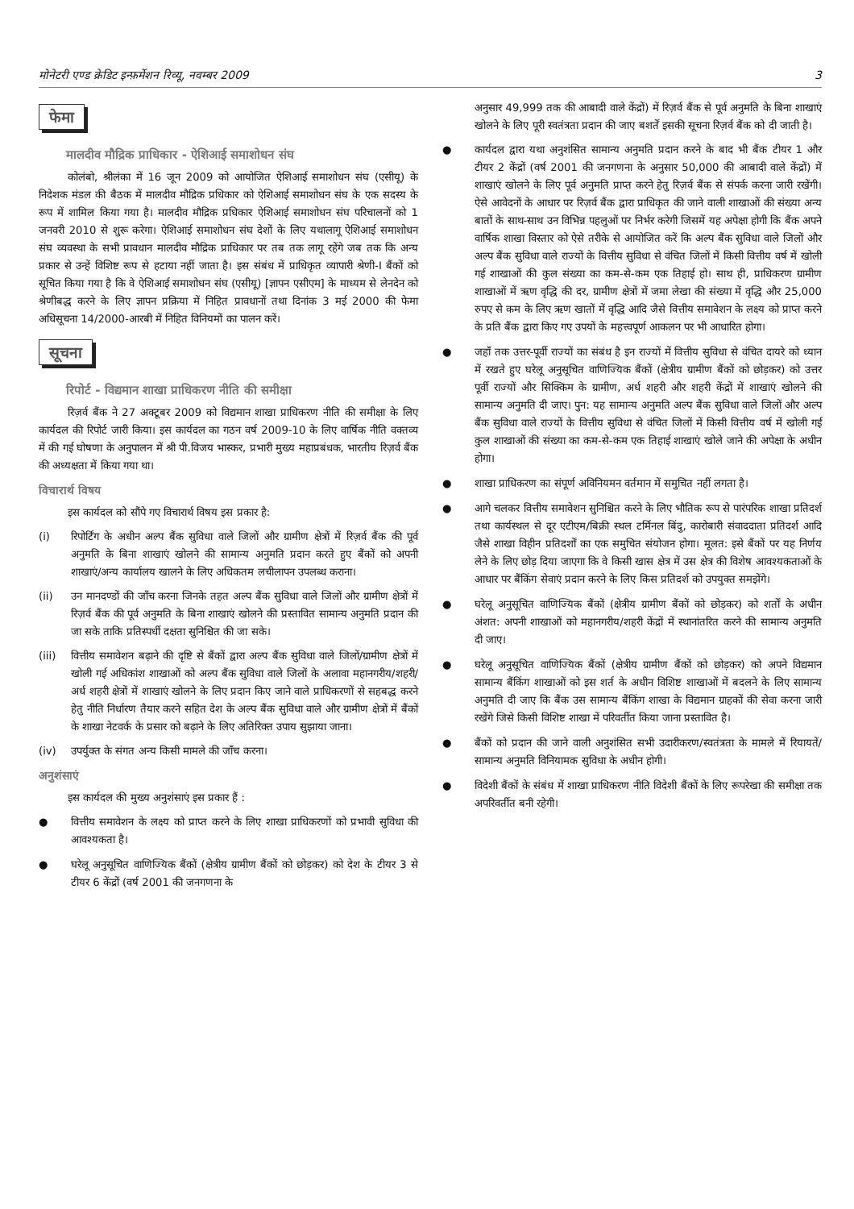मोनेटरी एण्ड क्रेडिट इन्फ़र्मेशन रिव्यू, नवम्बर 2009 3
फेमा
मालदीव मौद्रिक प्राधिकार - ऐशिआई समाशोधन संघ
कोलंबो, श्रीलंका में 16 जून 2009 को आयोजित ऐशिआई समाशोधन संघ (एसीयू) के निदेशक मंडल की बैठक में मालदीव मौद्रिक प्रधिकार को ऐशिआई समाशोधन संघ के एक सदस्य के रूप में शामिल किया गया है। मालदीव मौद्रिक प्रधिकार ऐशिआई समाशोधन संघ परिचालनों को 1 जनवरी 2010 से शुरू करेगा। ऐशिआई समाशोधन संघ देशों के लिए यथालागू ऐशिआई समाशोधन संघ व्यवस्था के सभी प्रावधान मालदीव मौद्रिक प्राधिकार पर तब तक लागू रहेंगे जब तक कि अन्य प्रकार से उन्हें विशिष्ट रूप से हटाया नहीं जाता है। इस संबंध में प्राधिकृत व्यापारी श्रेणी-I बैंकों को सूचित किया गया है कि वे ऐशिआई समाशोधन संघ (एसीयू) [ज्ञापन एसीएम] के माध्यम से लेनदेन को श्रेणीबद्ध करने के लिए ज्ञापन प्रक्रिया में निहित प्रावधानों तथा दिनांक 3 मई 2000 की फेमा अधिसूचना 14/2000-आरबी में निहित विनियमों का पालन करें।
सूचना
रिपोर्ट - विद्यमान शाखा प्राधिकरण नीति की समीक्षा
रिज़र्व बैंक ने 27 अक्टूबर 2009 को विद्यमान शाखा प्राधिकरण नीति की समीक्षा के लिए कार्यदल की रिपोर्ट जारी किया। इस कार्यदल का गठन वर्ष 2009-10 के लिए वार्षिक नीति वक्तव्य में की गई घोषणा के अनुपालन में श्री पी.विजय भास्कर, प्रभारी मुख्य महाप्रबंधक, भारतीय रिज़र्व बैंक की अध्यक्षता में किया गया था।
विचारार्थ विषय
इस कार्यदल को सौंपे गए विचारार्थ विषय इस प्रकार है:
(i) रिपोर्टिंग के अधीन अल्प बैंक सुविधा वाले जिलों और ग्रामीण क्षेत्रों में रिज़र्व बैंक की पूर्व अनुमति के बिना शाखाएं खोलने की सामान्य अनुमति प्रदान करते हुए बैंकों को अपनी शाखाएं/अन्य कार्यालय खालने के लिए अधिकतम लचीलापन उपलब्ध कराना।
(ii) उन मानदण्डों की जाँच करना जिनके तहत अल्प बैंक सुविधा वाले जिलों और ग्रामीण क्षेत्रों में रिज़र्व बैंक की पूर्व अनुमति के बिना शाखाएं खोलने की प्रस्तावित सामान्य अनुमति प्रदान की जा सके ताकि प्रतिस्पर्धी दक्षता सुनिश्चित की जा सके।
(iii) वित्तीय समावेशन बढ़ाने की दृष्टि से बैंकों द्वारा अल्प बैंक सुविधा वाले जिलों/ग्रामीण क्षेत्रों में खोली गई अधिकांश शाखाओं को अल्प बैंक सुविधा वाले जिलों के अलावा महानगरीय/शहरी/अर्ध शहरी क्षेत्रों में शाखाएं खोलने के लिए प्रदान किए जाने वाले प्राधिकरणों से सहबद्ध करने हेतु नीति निर्धारण तैयार करने सहित देश के अल्प बैंक सुविधा वाले और ग्रामीण क्षेत्रों में बैंकों के शाखा नेटवर्क के प्रसार को बढ़ाने के लिए अतिरिक्त उपाय सुझाया जाना।
(iv) उपर्युक्त के संगत अन्य किसी मामले की जाँच करना।
अनुशंसाएं
इस कार्यदल की मुख्य अनुशंसाएं इस प्रकार हैं :
● वित्तीय समावेशन के लक्ष्य को प्राप्त करने के लिए शाखा प्राधिकरणों को प्रभावी सुविधा की आवश्यकता है।
● घरेलू अनुसूचित वाणिज्यिक बैंकों (क्षेत्रीय ग्रामीण बैंकों को छोड़कर) को देश के टीयर 3 से टीयर 6 केंद्रों (वर्ष 2001 की जनगणना के
अनुसार 49,999 तक की आबादी वाले केंद्रों) में रिज़र्व बैंक से पूर्व अनुमति के बिना शाखाएं खोलने के लिए पूरी स्वतंत्रता प्रदान की जाए बशर्तें इसकी सूचना रिज़र्व बैंक को दी जाती है।
● कार्यदल द्वारा यथा अनुशंसित सामान्य अनुमति प्रदान करने के बाद भी बैंक टीयर 1 और टीयर 2 केंद्रों (वर्ष 2001 की जनगणना के अनुसार 50,000 की आबादी वाले केंद्रों) में शाखाएं खोलने के लिए पूर्व अनुमति प्राप्त करने हेतु रिज़र्व बैंक से संपर्क करना जारी रखेंगी। ऐसे आवेदनों के आधार पर रिज़र्व बैंक द्वारा प्राधिकृत की जाने वाली शाखाओं की संख्या अन्य बातों के साथ-साथ उन विभिन्न पहलुओं पर निर्भर करेगी जिसमें यह अपेक्षा होगी कि बैंक अपने वार्षिक शाखा विस्तार को ऐसे तरीके से आयोजित करें कि अल्प बैंक सुविधा वाले जिलों और अल्प बैंक सुविधा वाले राज्यों के वित्तीय सुविधा से वंचित जिलों में किसी वित्तीय वर्ष में खोली गई शाखाओं की कुल संख्या का कम-से-कम एक तिहाई हो। साथ ही, प्राधिकरण ग्रामीण शाखाओं में ऋण वृद्धि की दर, ग्रामीण क्षेत्रों में जमा लेखा की संख्या में वृद्धि और 25,000 रुपए से कम के लिए ऋण खातों में वृद्धि आदि जैसे वित्तीय समावेशन के लक्ष्य को प्राप्त करने के प्रति बैंक द्वारा किए गए उपयों के महत्त्वपूर्ण आकलन पर भी आधारित होगा।
● जहाँ तक उत्तर-पूर्वी राज्यों का संबंध है इन राज्यों में वित्तीय सुविधा से वंचित दायरे को ध्यान में रखते हुए घरेलू अनुसूचित वाणिज्यिक बैंकों (क्षेत्रीय ग्रामीण बैंकों को छोड़कर) को उत्तर पूर्वी राज्यों और सिक्किम के ग्रामीण, अर्ध शहरी और शहरी केंद्रों में शाखाएं खोलने की सामान्य अनुमति दी जाए। पुन: यह सामान्य अनुमति अल्प बैंक सुविधा वाले जिलों और अल्प बैंक सुविधा वाले राज्यों के वित्तीय सुविधा से वंचित जिलों में किसी वित्तीय वर्ष में खोली गई कुल शाखाओं की संख्या का कम-से-कम एक तिहाई शाखाएं खोले जाने की अपेक्षा के अधीन होगा।
● शाखा प्राधिकरण का संपूर्ण अविनियमन वर्तमान में समुचित नहीं लगता है।
● आगे चलकर वित्तीय समावेशन सुनिश्चित करने के लिए भौतिक रूप से पारंपरिक शाखा प्रतिदर्श तथा कार्यस्थल से दूर एटीएम/बिक्री स्थल टर्मिनल बिंदु, कारोबारी संवाददाता प्रतिदर्श आदि जैसे शाखा विहीन प्रतिदर्शों का एक समुचित संयोजन होगा। मूलत: इसे बैंकों पर यह निर्णय लेने के लिए छोड़ दिया जाएगा कि वे किसी खास क्षेत्र में उस क्षेत्र की विशेष आवश्यकताओं के आधार पर बैंकिंग सेवाएं प्रदान करने के लिए किस प्रतिदर्श को उपयुक्त समझेंगे।
● घरेलू अनुसूचित वाणिज्यिक बैंकों (क्षेत्रीय ग्रामीण बैंकों को छोड़कर) को शर्तों के अधीन अंशत: अपनी शाखाओं को महानगरीय/शहरी केंद्रों में स्थानांतरित करने की सामान्य अनुमति दी जाए।
● घरेलू अनुसूचित वाणिज्यिक बैंकों (क्षेत्रीय ग्रामीण बैंकों को छोड़कर) को अपने विद्यमान सामान्य बैंकिंग शाखाओं को इस शर्त के अधीन विशिष्ट शाखाओं में बदलने के लिए सामान्य अनुमति दी जाए कि बैंक उस सामान्य बैंकिंग शाखा के विद्यमान ग्राहकों की सेवा करना जारी रखेंगे जिसे किसी विशिष्ट शाखा में परिवर्तीत किया जाना प्रस्तावित है।
● बैंकों को प्रदान की जाने वाली अनुशंसित सभी उदारीकरण/स्वतंत्रता के मामले में रियायतें/सामान्य अनुमति विनियामक सुविधा के अधीन होगी।
● विदेशी बैंकों के संबंध में शाखा प्राधिकरण नीति विदेशी बैंकों के लिए रूपरेखा की समीक्षा तक अपरिवर्तीत बनी रहेगी।